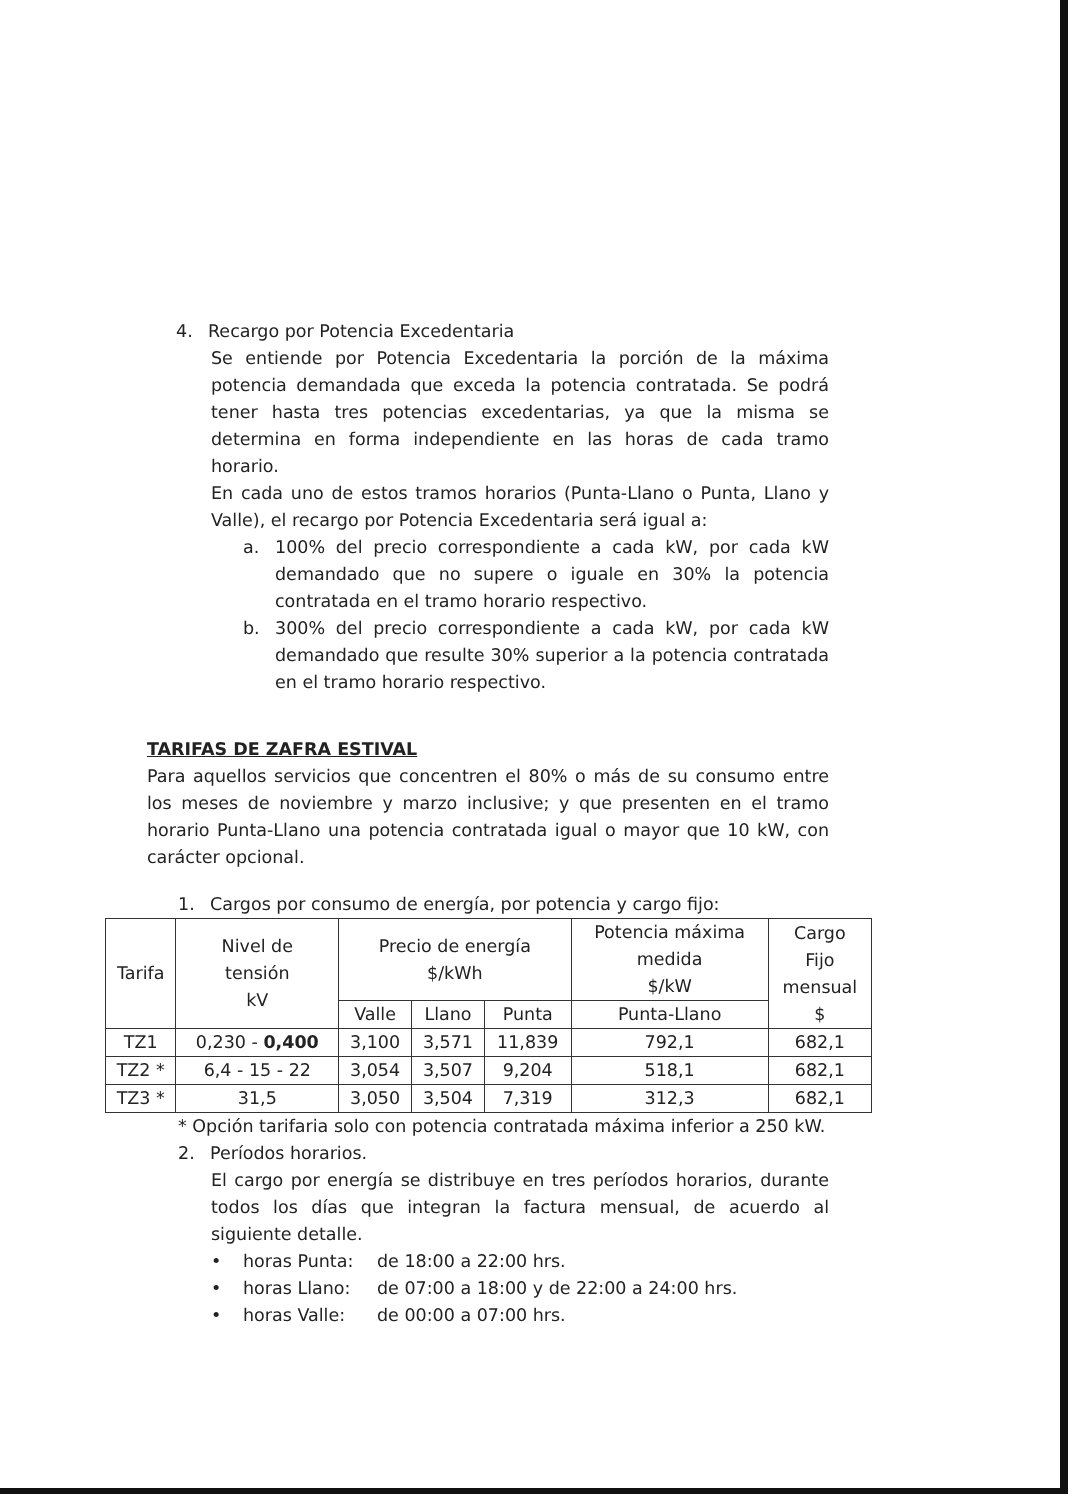4. Recargo por Potencia Excedentaria
Se entiende por Potencia Excedentaria la porción de la máxima potencia demandada que exceda la potencia contratada. Se podrá tener hasta tres potencias excedentarias, ya que la misma se determina en forma independiente en las horas de cada tramo horario.
En cada uno de estos tramos horarios (Punta-Llano o Punta, Llano y Valle), el recargo por Potencia Excedentaria será igual a:
a. 100% del precio correspondiente a cada kW, por cada kW demandado que no supere o iguale en 30% la potencia contratada en el tramo horario respectivo.
b. 300% del precio correspondiente a cada kW, por cada kW demandado que resulte 30% superior a la potencia contratada en el tramo horario respectivo.
TARIFAS DE ZAFRA ESTIVAL
Para aquellos servicios que concentren el 80% o más de su consumo entre los meses de noviembre y marzo inclusive; y que presenten en el tramo horario Punta-Llano una potencia contratada igual o mayor que 10 kW, con carácter opcional.
1. Cargos por consumo de energía, por potencia y cargo fijo:
| Tarifa | Nivel de tensión kV | Precio de energía $/kWh | | | Potencia máxima medida $/kW | Cargo Fijo mensual $ |
| --- | --- | --- | --- | --- | --- | --- |
| | | Valle | Llano | Punta | Punta-Llano | |
| TZ1 | 0,230 - 0,400 | 3,100 | 3,571 | 11,839 | 792,1 | 682,1 |
| TZ2 * | 6,4 - 15 - 22 | 3,054 | 3,507 | 9,204 | 518,1 | 682,1 |
| TZ3 * | 31,5 | 3,050 | 3,504 | 7,319 | 312,3 | 682,1 |
* Opción tarifaria solo con potencia contratada máxima inferior a 250 kW.
2. Períodos horarios.
El cargo por energía se distribuye en tres períodos horarios, durante todos los días que integran la factura mensual, de acuerdo al siguiente detalle.
• horas Punta: de 18:00 a 22:00 hrs.
• horas Llano: de 07:00 a 18:00 y de 22:00 a 24:00 hrs.
• horas Valle: de 00:00 a 07:00 hrs.